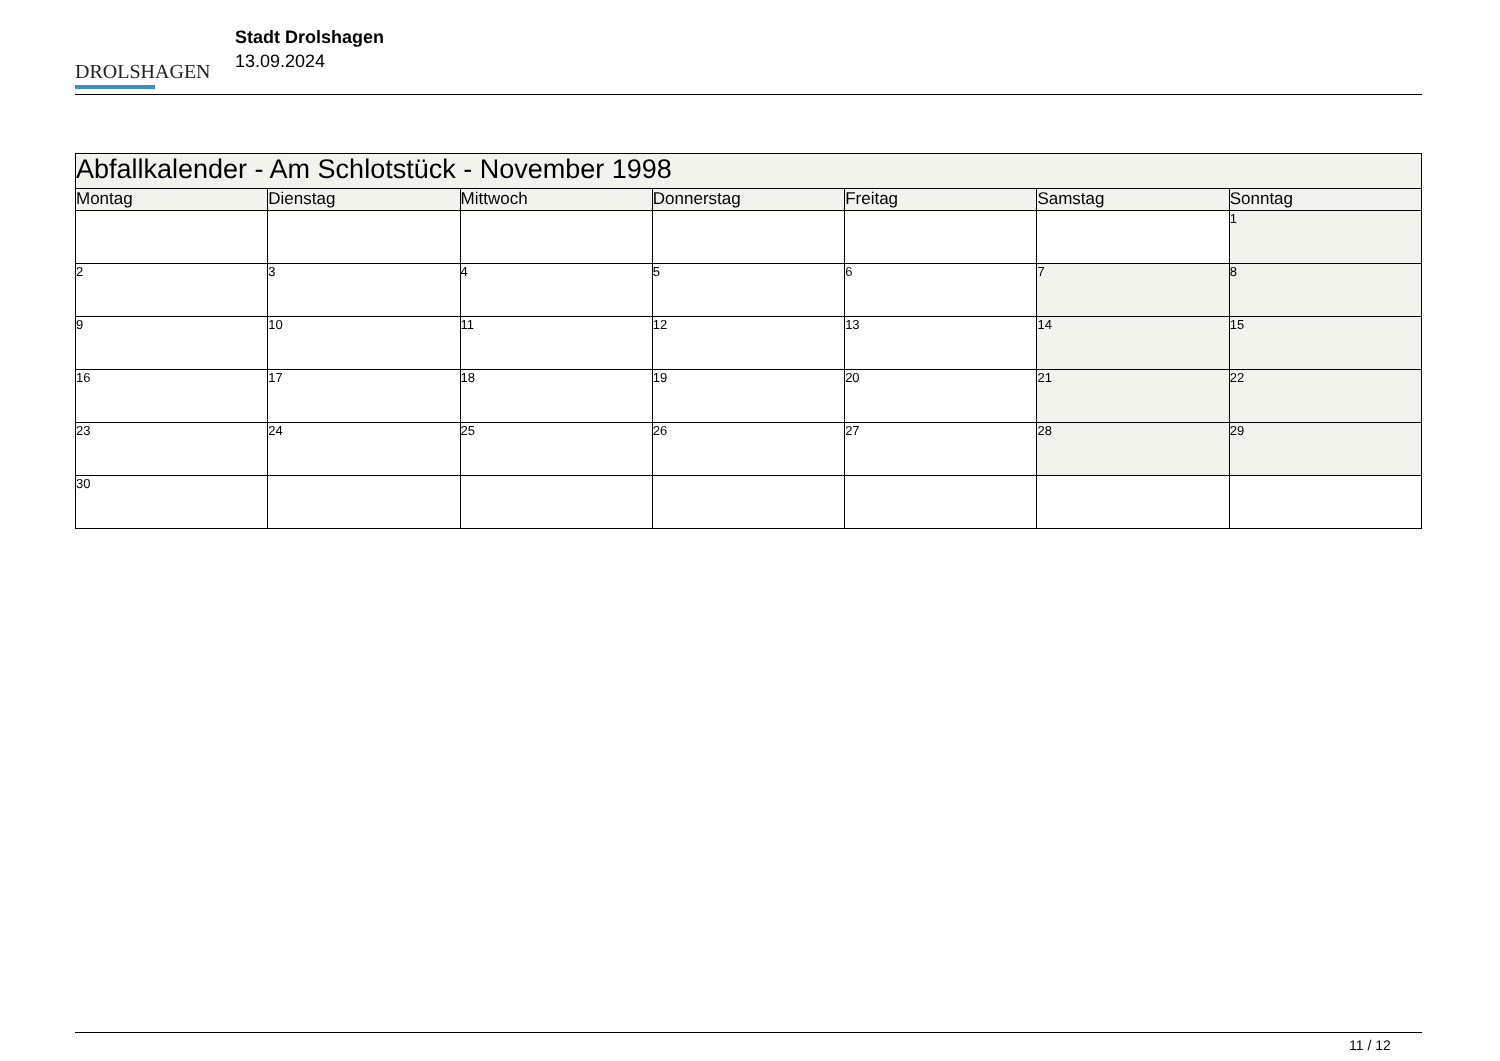DROLSHAGEN
Stadt Drolshagen
13.09.2024
| Abfallkalender - Am Schlotstück - November 1998 | | | | | | |
| --- | --- | --- | --- | --- | --- | --- |
| Montag | Dienstag | Mittwoch | Donnerstag | Freitag | Samstag | Sonntag |
| | | | | | | 1 |
| 2 | 3 | 4 | 5 | 6 | 7 | 8 |
| 9 | 10 | 11 | 12 | 13 | 14 | 15 |
| 16 | 17 | 18 | 19 | 20 | 21 | 22 |
| 23 | 24 | 25 | 26 | 27 | 28 | 29 |
| 30 | | | | | | |
11 / 12